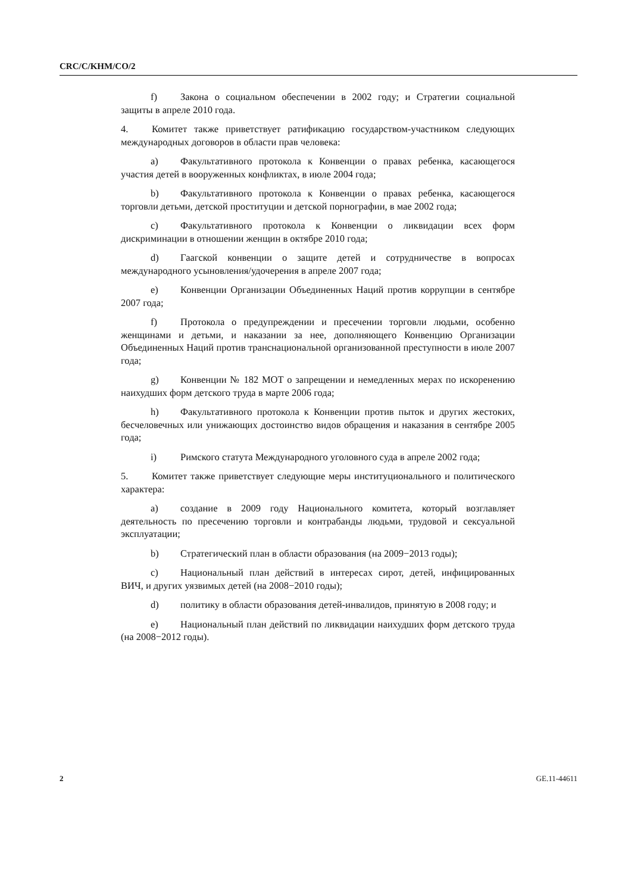CRC/C/KHM/CO/2
f) Закона о социальном обеспечении в 2002 году; и Стратегии социальной защиты в апреле 2010 года.
4. Комитет также приветствует ратификацию государством-участником следующих международных договоров в области прав человека:
a) Факультативного протокола к Конвенции о правах ребенка, касающегося участия детей в вооруженных конфликтах, в июле 2004 года;
b) Факультативного протокола к Конвенции о правах ребенка, касающегося торговли детьми, детской проституции и детской порнографии, в мае 2002 года;
c) Факультативного протокола к Конвенции о ликвидации всех форм дискриминации в отношении женщин в октябре 2010 года;
d) Гаагской конвенции о защите детей и сотрудничестве в вопросах международного усыновления/удочерения в апреле 2007 года;
e) Конвенции Организации Объединенных Наций против коррупции в сентябре 2007 года;
f) Протокола о предупреждении и пресечении торговли людьми, особенно женщинами и детьми, и наказании за нее, дополняющего Конвенцию Организации Объединенных Наций против транснациональной организованной преступности в июле 2007 года;
g) Конвенции № 182 МОТ о запрещении и немедленных мерах по искоренению наихудших форм детского труда в марте 2006 года;
h) Факультативного протокола к Конвенции против пыток и других жестоких, бесчеловечных или унижающих достоинство видов обращения и наказания в сентябре 2005 года;
i) Римского статута Международного уголовного суда в апреле 2002 года;
5. Комитет также приветствует следующие меры институционального и политического характера:
a) создание в 2009 году Национального комитета, который возглавляет деятельность по пресечению торговли и контрабанды людьми, трудовой и сексуальной эксплуатации;
b) Стратегический план в области образования (на 2009−2013 годы);
c) Национальный план действий в интересах сирот, детей, инфицированных ВИЧ, и других уязвимых детей (на 2008−2010 годы);
d) политику в области образования детей-инвалидов, принятую в 2008 году; и
e) Национальный план действий по ликвидации наихудших форм детского труда (на 2008−2012 годы).
2 GE.11-44611